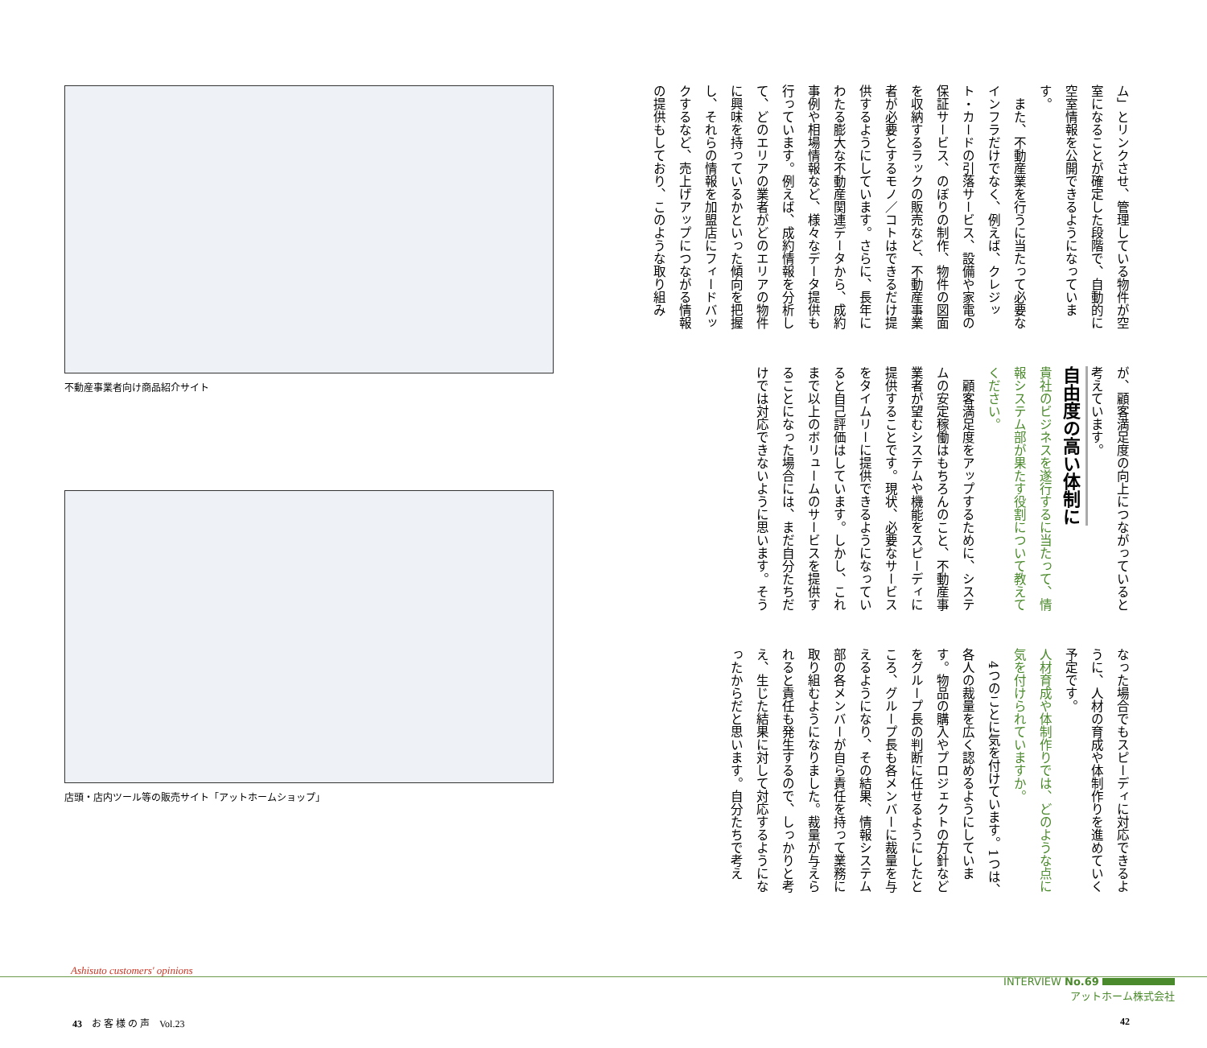不動産事業者向け商品紹介サイト
店頭・店内ツール等の販売サイト「アットホームショップ」
ム」とリンクさせ、管理している物件が空室になることが確定した段階で、自動的に空室情報を公開できるようになっています。
　また、不動産業を行うに当たって必要なインフラだけでなく、例えば、クレジット・カードの引落サービス、設備や家電の保証サービス、のぼりの制作、物件の図面を収納するラックの販売など、不動産事業者が必要とするモノ／コトはできるだけ提供するようにしています。さらに、長年にわたる膨大な不動産関連データから、成約事例や相場情報など、様々なデータ提供も行っています。例えば、成約情報を分析して、どのエリアの業者がどのエリアの物件に興味を持っているかといった傾向を把握し、それらの情報を加盟店にフィードバックするなど、売上げアップにつながる情報の提供もしており、このような取り組み
が、顧客満足度の向上につながっていると考えています。
自由度の高い体制に
貴社のビジネスを遂行するに当たって、情報システム部が果たす役割について教えてください。
　顧客満足度をアップするために、システムの安定稼働はもちろんのこと、不動産事業者が望むシステムや機能をスピーディに提供することです。現状、必要なサービスをタイムリーに提供できるようになっていると自己評価はしています。しかし、これまで以上のボリュームのサービスを提供することになった場合には、まだ自分たちだけでは対応できないように思います。そう
なった場合でもスピーディに対応できるように、人材の育成や体制作りを進めていく予定です。
人材育成や体制作りでは、どのような点に気を付けられていますか。
　4つのことに気を付けています。1つは、各人の裁量を広く認めるようにしています。物品の購入やプロジェクトの方針などをグループ長の判断に任せるようにしたところ、グループ長も各メンバーに裁量を与えるようになり、その結果、情報システム部の各メンバーが自ら責任を持って業務に取り組むようになりました。裁量が与えられると責任も発生するので、しっかりと考え、生じた結果に対して対応するようになったからだと思います。自分たちで考え
Ashisuto customers' opinions
INTERVIEW No.69
アットホーム株式会社
43　お 客 様 の 声　Vol.23 42